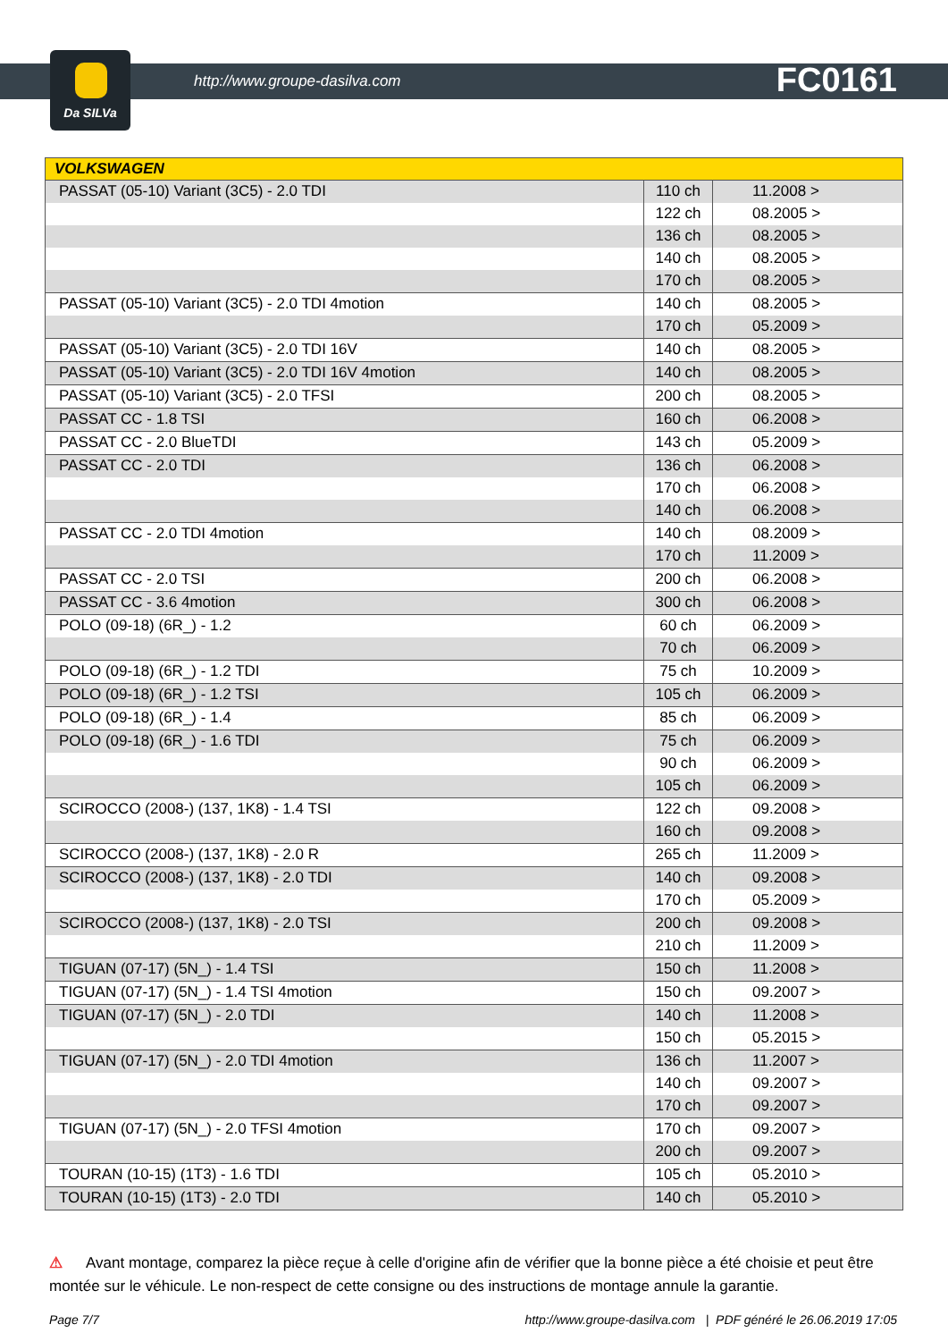Da SILVa
http://www.groupe-dasilva.com FC0161
| VOLKSWAGEN | | |
| --- | --- | --- |
| PASSAT (05-10) Variant (3C5) - 2.0 TDI | 110 ch | 11.2008 > |
| | 122 ch | 08.2005 > |
| | 136 ch | 08.2005 > |
| | 140 ch | 08.2005 > |
| | 170 ch | 08.2005 > |
| PASSAT (05-10) Variant (3C5) - 2.0 TDI 4motion | 140 ch | 08.2005 > |
| | 170 ch | 05.2009 > |
| PASSAT (05-10) Variant (3C5) - 2.0 TDI 16V | 140 ch | 08.2005 > |
| PASSAT (05-10) Variant (3C5) - 2.0 TDI 16V 4motion | 140 ch | 08.2005 > |
| PASSAT (05-10) Variant (3C5) - 2.0 TFSI | 200 ch | 08.2005 > |
| PASSAT CC - 1.8 TSI | 160 ch | 06.2008 > |
| PASSAT CC - 2.0 BlueTDI | 143 ch | 05.2009 > |
| PASSAT CC - 2.0 TDI | 136 ch | 06.2008 > |
| | 170 ch | 06.2008 > |
| | 140 ch | 06.2008 > |
| PASSAT CC - 2.0 TDI 4motion | 140 ch | 08.2009 > |
| | 170 ch | 11.2009 > |
| PASSAT CC - 2.0 TSI | 200 ch | 06.2008 > |
| PASSAT CC - 3.6 4motion | 300 ch | 06.2008 > |
| POLO (09-18) (6R_) - 1.2 | 60 ch | 06.2009 > |
| | 70 ch | 06.2009 > |
| POLO (09-18) (6R_) - 1.2 TDI | 75 ch | 10.2009 > |
| POLO (09-18) (6R_) - 1.2 TSI | 105 ch | 06.2009 > |
| POLO (09-18) (6R_) - 1.4 | 85 ch | 06.2009 > |
| POLO (09-18) (6R_) - 1.6 TDI | 75 ch | 06.2009 > |
| | 90 ch | 06.2009 > |
| | 105 ch | 06.2009 > |
| SCIROCCO (2008-) (137, 1K8) - 1.4 TSI | 122 ch | 09.2008 > |
| | 160 ch | 09.2008 > |
| SCIROCCO (2008-) (137, 1K8) - 2.0 R | 265 ch | 11.2009 > |
| SCIROCCO (2008-) (137, 1K8) - 2.0 TDI | 140 ch | 09.2008 > |
| | 170 ch | 05.2009 > |
| SCIROCCO (2008-) (137, 1K8) - 2.0 TSI | 200 ch | 09.2008 > |
| | 210 ch | 11.2009 > |
| TIGUAN (07-17) (5N_) - 1.4 TSI | 150 ch | 11.2008 > |
| TIGUAN (07-17) (5N_) - 1.4 TSI 4motion | 150 ch | 09.2007 > |
| TIGUAN (07-17) (5N_) - 2.0 TDI | 140 ch | 11.2008 > |
| | 150 ch | 05.2015 > |
| TIGUAN (07-17) (5N_) - 2.0 TDI 4motion | 136 ch | 11.2007 > |
| | 140 ch | 09.2007 > |
| | 170 ch | 09.2007 > |
| TIGUAN (07-17) (5N_) - 2.0 TFSI 4motion | 170 ch | 09.2007 > |
| | 200 ch | 09.2007 > |
| TOURAN (10-15) (1T3) - 1.6 TDI | 105 ch | 05.2010 > |
| TOURAN (10-15) (1T3) - 2.0 TDI | 140 ch | 05.2010 > |
⚠ Avant montage, comparez la pièce reçue à celle d'origine afin de vérifier que la bonne pièce a été choisie et peut être montée sur le véhicule. Le non-respect de cette consigne ou des instructions de montage annule la garantie.
Page 7/7 http://www.groupe-dasilva.com | PDF généré le 26.06.2019 17:05